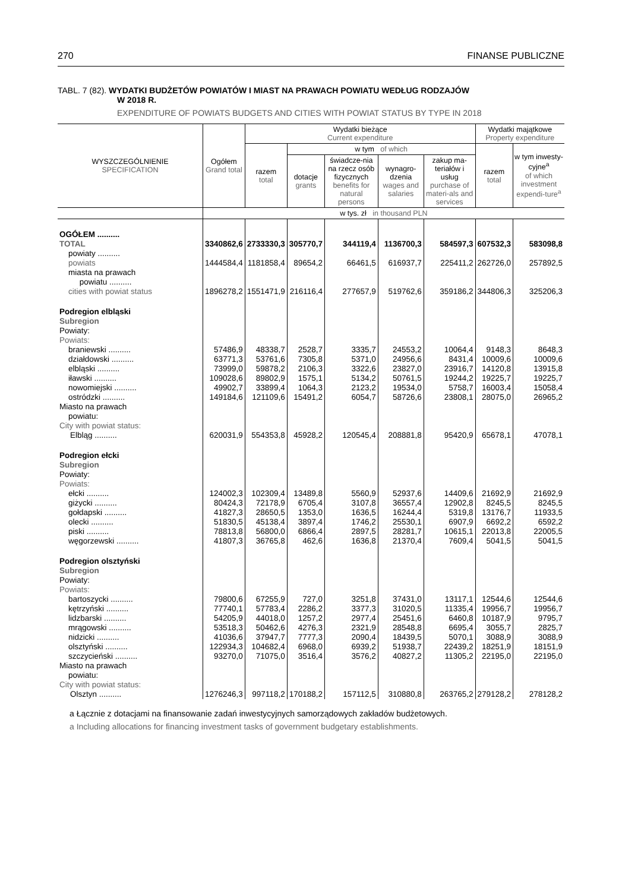270 FINANSE PUBLICZNE
TABL. 7 (82). WYDATKI BUDŻETÓW POWIATÓW I MIAST NA PRAWACH POWIATU WEDŁUG RODZAJÓW
W 2018 R.
EXPENDITURE OF POWIATS BUDGETS AND CITIES WITH POWIAT STATUS BY TYPE IN 2018
| WYSZCZEGÓLNIENIE SPECIFICATION | Ogółem Grand total | Wydatki bieżące Current expenditure | | | | | Wydatki majątkowe Property expenditure | |
| --- | --- | --- | --- | --- | --- | --- | --- | --- |
| | | razem total | w tym of which | | | | razem total | w tym inwesty-cyjne<sup>a</sup> of which investment expendi-ture<sup>a</sup> |
| | | | dotacje grants | świadcze-nia na rzecz osób fizycznych benefits for natural persons | wynagro-dzenia wages and salaries | zakup ma-teriałów i usług purchase of materi-als and services | | |
| | w tys. zł in thousand PLN | | | | | | | |
| OGÓŁEM .......... TOTAL | 3340862,6 | 2733330,3 | 305770,7 | 344119,4 | 1136700,3 | 584597,3 | 607532,3 | 583098,8 |
| powiaty .......... powiats | 1444584,4 | 1181858,4 | 89654,2 | 66461,5 | 616937,7 | 225411,2 | 262726,0 | 257892,5 |
| miasta na prawach powiatu .......... cities with powiat status | 1896278,2 | 1551471,9 | 216116,4 | 277657,9 | 519762,6 | 359186,2 | 344806,3 | 325206,3 |
| Podregion elbląski Subregion Powiaty: Powiats: | | | | | | | | |
| braniewski .......... | 57486,9 | 48338,7 | 2528,7 | 3335,7 | 24553,2 | 10064,4 | 9148,3 | 8648,3 |
| działdowski .......... | 63771,3 | 53761,6 | 7305,8 | 5371,0 | 24956,6 | 8431,4 | 10009,6 | 10009,6 |
| elbląski .......... | 73999,0 | 59878,2 | 2106,3 | 3322,6 | 23827,0 | 23916,7 | 14120,8 | 13915,8 |
| iławski .......... | 109028,6 | 89802,9 | 1575,1 | 5134,2 | 50761,5 | 19244,2 | 19225,7 | 19225,7 |
| nowomiejski .......... | 49902,7 | 33899,4 | 1064,3 | 2123,2 | 19534,0 | 5758,7 | 16003,4 | 15058,4 |
| ostródzki .......... | 149184,6 | 121109,6 | 15491,2 | 6054,7 | 58726,6 | 23808,1 | 28075,0 | 26965,2 |
| Miasto na prawach powiatu: City with powiat status: Elbląg .......... | 620031,9 | 554353,8 | 45928,2 | 120545,4 | 208881,8 | 95420,9 | 65678,1 | 47078,1 |
| Podregion ełcki Subregion Powiaty: Powiats: | | | | | | | | |
| ełcki .......... | 124002,3 | 102309,4 | 13489,8 | 5560,9 | 52937,6 | 14409,6 | 21692,9 | 21692,9 |
| giżycki .......... | 80424,3 | 72178,9 | 6705,4 | 3107,8 | 36557,4 | 12902,8 | 8245,5 | 8245,5 |
| gołdapski .......... | 41827,3 | 28650,5 | 1353,0 | 1636,5 | 16244,4 | 5319,8 | 13176,7 | 11933,5 |
| olecki .......... | 51830,5 | 45138,4 | 3897,4 | 1746,2 | 25530,1 | 6907,9 | 6692,2 | 6592,2 |
| piski .......... | 78813,8 | 56800,0 | 6866,4 | 2897,5 | 28281,7 | 10615,1 | 22013,8 | 22005,5 |
| węgorzewski .......... | 41807,3 | 36765,8 | 462,6 | 1636,8 | 21370,4 | 7609,4 | 5041,5 | 5041,5 |
| Podregion olsztyński Subregion Powiaty: Powiats: | | | | | | | | |
| bartoszycki .......... | 79800,6 | 67255,9 | 727,0 | 3251,8 | 37431,0 | 13117,1 | 12544,6 | 12544,6 |
| kętrzyński .......... | 77740,1 | 57783,4 | 2286,2 | 3377,3 | 31020,5 | 11335,4 | 19956,7 | 19956,7 |
| lidzbarski .......... | 54205,9 | 44018,0 | 1257,2 | 2977,4 | 25451,6 | 6460,8 | 10187,9 | 9795,7 |
| mrągowski .......... | 53518,3 | 50462,6 | 4276,3 | 2321,9 | 28548,8 | 6695,4 | 3055,7 | 2825,7 |
| nidzicki .......... | 41036,6 | 37947,7 | 7777,3 | 2090,4 | 18439,5 | 5070,1 | 3088,9 | 3088,9 |
| olsztyński .......... | 122934,3 | 104682,4 | 6968,0 | 6939,2 | 51938,7 | 22439,2 | 18251,9 | 18151,9 |
| szczycieński .......... | 93270,0 | 71075,0 | 3516,4 | 3576,2 | 40827,2 | 11305,2 | 22195,0 | 22195,0 |
| Miasto na prawach powiatu: City with powiat status: Olsztyn .......... | 1276246,3 | 997118,2 | 170188,2 | 157112,5 | 310880,8 | 263765,2 | 279128,2 | 278128,2 |
a Łącznie z dotacjami na finansowanie zadań inwestycyjnych samorządowych zakładów budżetowych.
a Including allocations for financing investment tasks of government budgetary establishments.